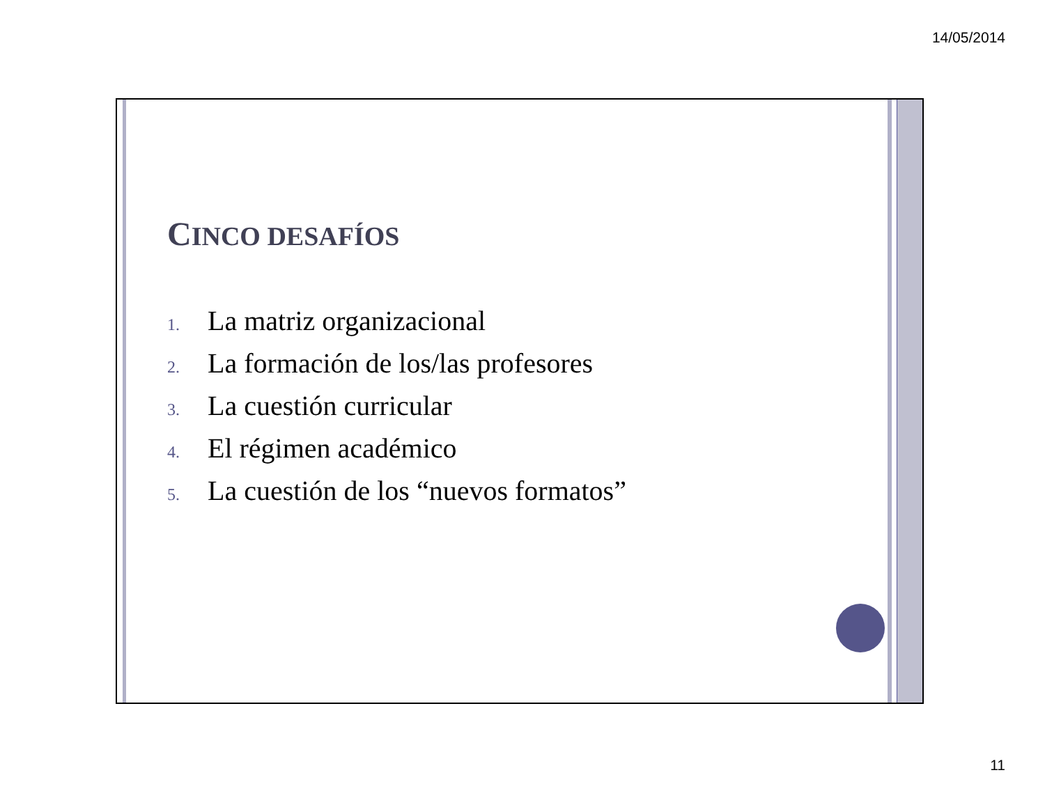14/05/2014
CINCO DESAFÍOS
1. La matriz organizacional
2. La formación de los/las profesores
3. La cuestión curricular
4. El régimen académico
5. La cuestión de los “nuevos formatos”
11